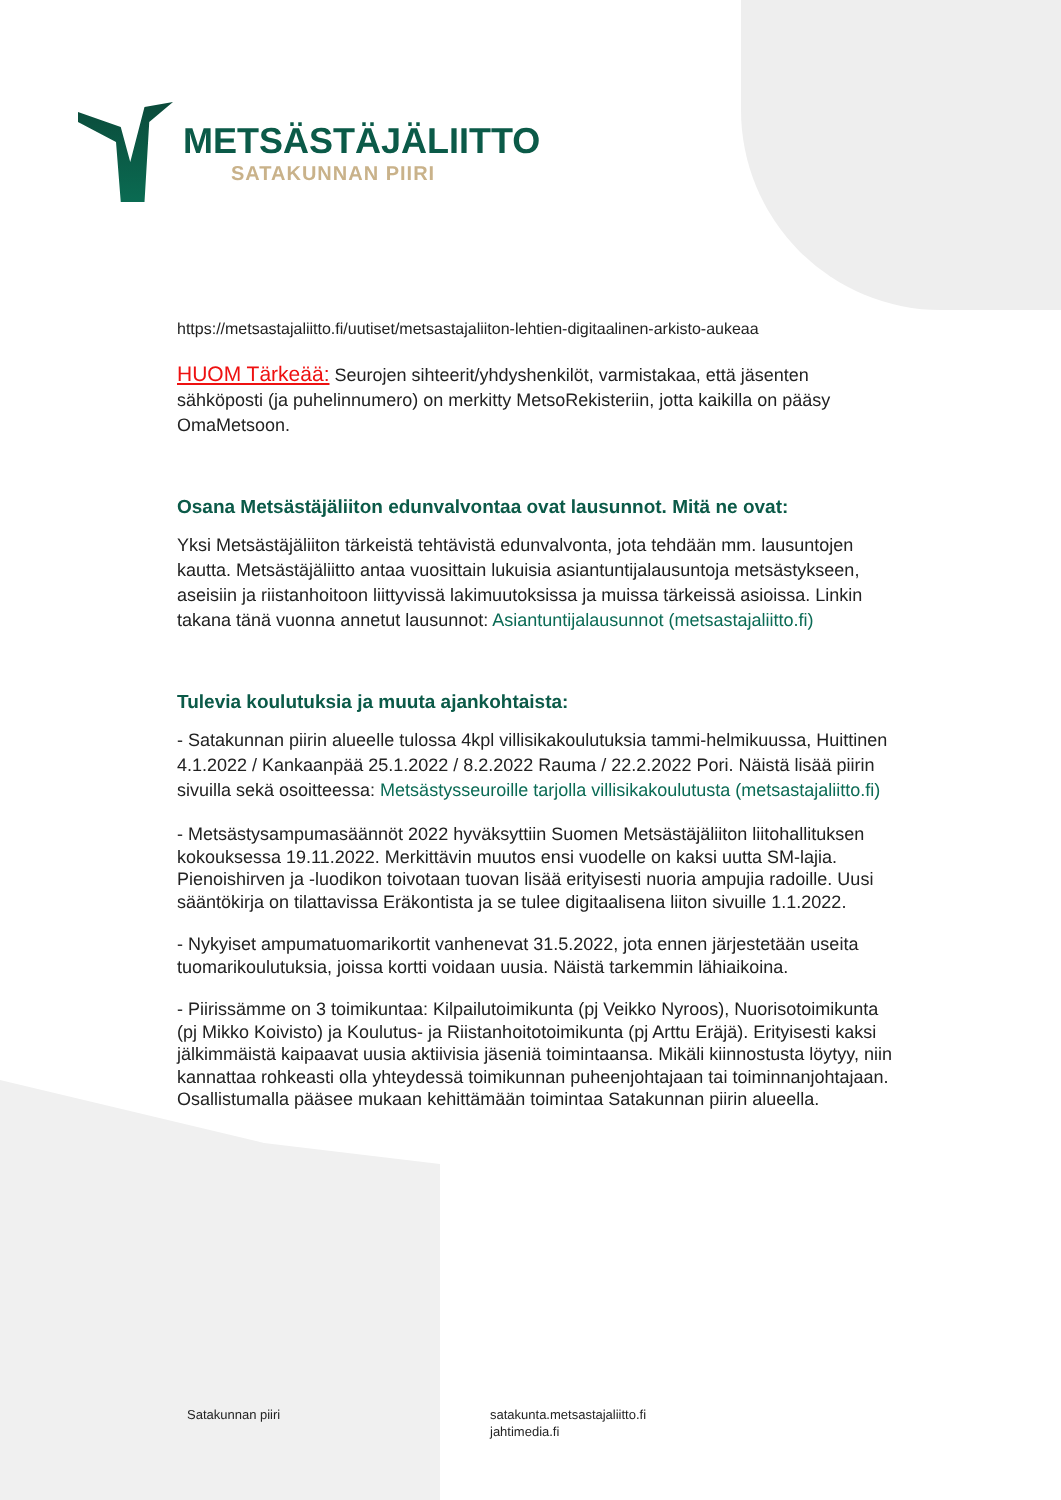METSÄSTÄJÄLIITTO
SATAKUNNAN PIIRI
https://metsastajaliitto.fi/uutiset/metsastajaliiton-lehtien-digitaalinen-arkisto-aukeaa
HUOM Tärkeää: Seurojen sihteerit/yhdyshenkilöt, varmistakaa, että jäsenten sähköposti (ja puhelinnumero) on merkitty MetsoRekisteriin, jotta kaikilla on pääsy OmaMetsoon.
Osana Metsästäjäliiton edunvalvontaa ovat lausunnot. Mitä ne ovat:
Yksi Metsästäjäliiton tärkeistä tehtävistä edunvalvonta, jota tehdään mm. lausuntojen kautta. Metsästäjäliitto antaa vuosittain lukuisia asiantuntijalausuntoja metsästykseen, aseisiin ja riistanhoitoon liittyvissä lakimuutoksissa ja muissa tärkeissä asioissa. Linkin takana tänä vuonna annetut lausunnot: Asiantuntijalausunnot (metsastajaliitto.fi)
Tulevia koulutuksia ja muuta ajankohtaista:
- Satakunnan piirin alueelle tulossa 4kpl villisikakoulutuksia tammi-helmikuussa, Huittinen 4.1.2022 / Kankaanpää 25.1.2022 / 8.2.2022 Rauma / 22.2.2022 Pori. Näistä lisää piirin sivuilla sekä osoitteessa: Metsästysseuroille tarjolla villisikakoulutusta (metsastajaliitto.fi)
- Metsästysampumasäännöt 2022 hyväksyttiin Suomen Metsästäjäliiton liitohallituksen kokouksessa 19.11.2022. Merkittävin muutos ensi vuodelle on kaksi uutta SM-lajia. Pienoishirven ja -luodikon toivotaan tuovan lisää erityisesti nuoria ampujia radoille. Uusi sääntökirja on tilattavissa Eräkontista ja se tulee digitaalisena liiton sivuille 1.1.2022.
- Nykyiset ampumatuomarikortit vanhenevat 31.5.2022, jota ennen järjestetään useita tuomarikoulutuksia, joissa kortti voidaan uusia. Näistä tarkemmin lähiaikoina.
- Piirissämme on 3 toimikuntaa: Kilpailutoimikunta (pj Veikko Nyroos), Nuorisotoimikunta (pj Mikko Koivisto) ja Koulutus- ja Riistanhoitotoimikunta (pj Arttu Eräjä). Erityisesti kaksi jälkimmäistä kaipaavat uusia aktiivisia jäseniä toimintaansa. Mikäli kiinnostusta löytyy, niin kannattaa rohkeasti olla yhteydessä toimikunnan puheenjohtajaan tai toiminnanjohtajaan. Osallistumalla pääsee mukaan kehittämään toimintaa Satakunnan piirin alueella.
Satakunnan piiri
satakunta.metsastajaliitto.fi
jahtimedia.fi